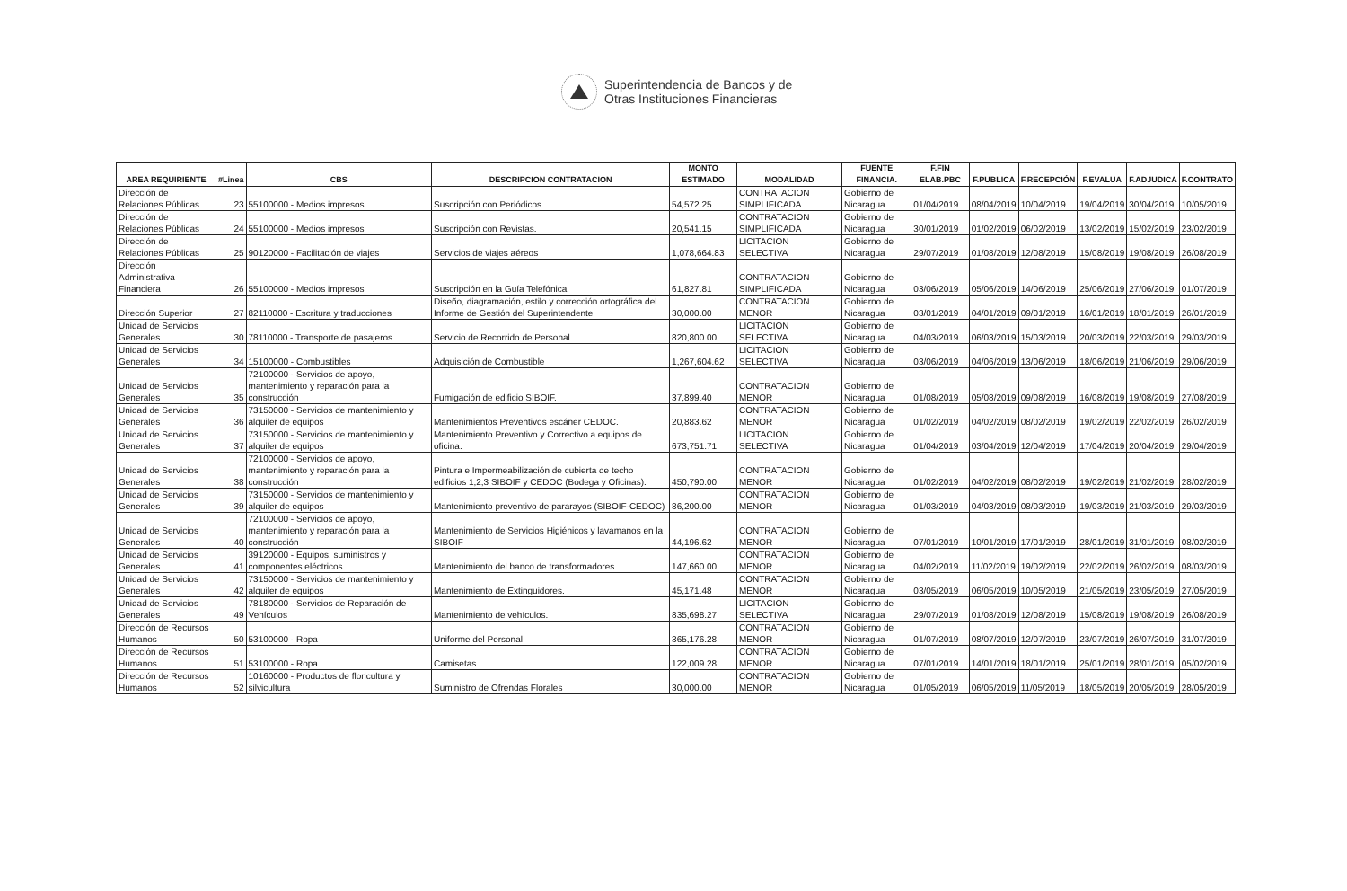Superintendencia de Bancos y de
Otras Instituciones Financieras
| AREA REQUIRIENTE | #Linea | CBS | DESCRIPCION CONTRATACION | MONTO ESTIMADO | MODALIDAD | FUENTE FINANCIA. | F.FIN ELAB.PBC | F.PUBLICA | F.RECEPCIÓN | F.EVALUA | F.ADJUDICA | F.CONTRATO |
| --- | --- | --- | --- | --- | --- | --- | --- | --- | --- | --- | --- | --- |
| Dirección de Relaciones Públicas | 23 | 55100000 - Medios impresos | Suscripción con Periódicos | 54,572.25 | CONTRATACION SIMPLIFICADA | Gobierno de Nicaragua | 01/04/2019 | 08/04/2019 | 10/04/2019 | 19/04/2019 | 30/04/2019 | 10/05/2019 |
| Dirección de Relaciones Públicas | 24 | 55100000 - Medios impresos | Suscripción con Revistas. | 20,541.15 | CONTRATACION SIMPLIFICADA | Gobierno de Nicaragua | 30/01/2019 | 01/02/2019 | 06/02/2019 | 13/02/2019 | 15/02/2019 | 23/02/2019 |
| Dirección de Relaciones Públicas | 25 | 90120000 - Facilitación de viajes | Servicios de viajes aéreos | 1,078,664.83 | LICITACION SELECTIVA | Gobierno de Nicaragua | 29/07/2019 | 01/08/2019 | 12/08/2019 | 15/08/2019 | 19/08/2019 | 26/08/2019 |
| Dirección Administrativa Financiera | 26 | 55100000 - Medios impresos | Suscripción en la Guía Telefónica | 61,827.81 | CONTRATACION SIMPLIFICADA | Gobierno de Nicaragua | 03/06/2019 | 05/06/2019 | 14/06/2019 | 25/06/2019 | 27/06/2019 | 01/07/2019 |
| Dirección Superior | 27 | 82110000 - Escritura y traducciones | Diseño, diagramación, estilo y corrección ortográfica del Informe de Gestión del Superintendente | 30,000.00 | CONTRATACION MENOR | Gobierno de Nicaragua | 03/01/2019 | 04/01/2019 | 09/01/2019 | 16/01/2019 | 18/01/2019 | 26/01/2019 |
| Unidad de Servicios Generales | 30 | 78110000 - Transporte de pasajeros | Servicio de Recorrido de Personal. | 820,800.00 | LICITACION SELECTIVA | Gobierno de Nicaragua | 04/03/2019 | 06/03/2019 | 15/03/2019 | 20/03/2019 | 22/03/2019 | 29/03/2019 |
| Unidad de Servicios Generales | 34 | 15100000 - Combustibles | Adquisición de Combustible | 1,267,604.62 | LICITACION SELECTIVA | Gobierno de Nicaragua | 03/06/2019 | 04/06/2019 | 13/06/2019 | 18/06/2019 | 21/06/2019 | 29/06/2019 |
| Unidad de Servicios Generales | 35 | 72100000 - Servicios de apoyo, mantenimiento y reparación para la construcción | Fumigación de edificio SIBOIF. | 37,899.40 | CONTRATACION MENOR | Gobierno de Nicaragua | 01/08/2019 | 05/08/2019 | 09/08/2019 | 16/08/2019 | 19/08/2019 | 27/08/2019 |
| Unidad de Servicios Generales | 36 | 73150000 - Servicios de mantenimiento y alquiler de equipos | Mantenimientos Preventivos escáner CEDOC. | 20,883.62 | CONTRATACION MENOR | Gobierno de Nicaragua | 01/02/2019 | 04/02/2019 | 08/02/2019 | 19/02/2019 | 22/02/2019 | 26/02/2019 |
| Unidad de Servicios Generales | 37 | 73150000 - Servicios de mantenimiento y alquiler de equipos | Mantenimiento Preventivo y Correctivo a equipos de oficina. | 673,751.71 | LICITACION SELECTIVA | Gobierno de Nicaragua | 01/04/2019 | 03/04/2019 | 12/04/2019 | 17/04/2019 | 20/04/2019 | 29/04/2019 |
| Unidad de Servicios Generales | 38 | 72100000 - Servicios de apoyo, mantenimiento y reparación para la construcción | Pintura e Impermeabilización de cubierta de techo edificios 1,2,3 SIBOIF y CEDOC (Bodega y Oficinas). | 450,790.00 | CONTRATACION MENOR | Gobierno de Nicaragua | 01/02/2019 | 04/02/2019 | 08/02/2019 | 19/02/2019 | 21/02/2019 | 28/02/2019 |
| Unidad de Servicios Generales | 39 | 73150000 - Servicios de mantenimiento y alquiler de equipos | Mantenimiento preventivo de pararayos (SIBOIF-CEDOC) | 86,200.00 | CONTRATACION MENOR | Gobierno de Nicaragua | 01/03/2019 | 04/03/2019 | 08/03/2019 | 19/03/2019 | 21/03/2019 | 29/03/2019 |
| Unidad de Servicios Generales | 40 | 72100000 - Servicios de apoyo, mantenimiento y reparación para la construcción | Mantenimiento de Servicios Higiénicos y lavamanos en la SIBOIF | 44,196.62 | CONTRATACION MENOR | Gobierno de Nicaragua | 07/01/2019 | 10/01/2019 | 17/01/2019 | 28/01/2019 | 31/01/2019 | 08/02/2019 |
| Unidad de Servicios Generales | 41 | 39120000 - Equipos, suministros y componentes eléctricos | Mantenimiento del banco de transformadores | 147,660.00 | CONTRATACION MENOR | Gobierno de Nicaragua | 04/02/2019 | 11/02/2019 | 19/02/2019 | 22/02/2019 | 26/02/2019 | 08/03/2019 |
| Unidad de Servicios Generales | 42 | 73150000 - Servicios de mantenimiento y alquiler de equipos | Mantenimiento de Extinguidores. | 45,171.48 | CONTRATACION MENOR | Gobierno de Nicaragua | 03/05/2019 | 06/05/2019 | 10/05/2019 | 21/05/2019 | 23/05/2019 | 27/05/2019 |
| Unidad de Servicios Generales | 49 | 78180000 - Servicios de Reparación de Vehículos | Mantenimiento de vehículos. | 835,698.27 | LICITACION SELECTIVA | Gobierno de Nicaragua | 29/07/2019 | 01/08/2019 | 12/08/2019 | 15/08/2019 | 19/08/2019 | 26/08/2019 |
| Dirección de Recursos Humanos | 50 | 53100000 - Ropa | Uniforme del Personal | 365,176.28 | CONTRATACION MENOR | Gobierno de Nicaragua | 01/07/2019 | 08/07/2019 | 12/07/2019 | 23/07/2019 | 26/07/2019 | 31/07/2019 |
| Dirección de Recursos Humanos | 51 | 53100000 - Ropa | Camisetas | 122,009.28 | CONTRATACION MENOR | Gobierno de Nicaragua | 07/01/2019 | 14/01/2019 | 18/01/2019 | 25/01/2019 | 28/01/2019 | 05/02/2019 |
| Dirección de Recursos Humanos | 52 | 10160000 - Productos de floricultura y silvicultura | Suministro de Ofrendas Florales | 30,000.00 | CONTRATACION MENOR | Gobierno de Nicaragua | 01/05/2019 | 06/05/2019 | 11/05/2019 | 18/05/2019 | 20/05/2019 | 28/05/2019 |